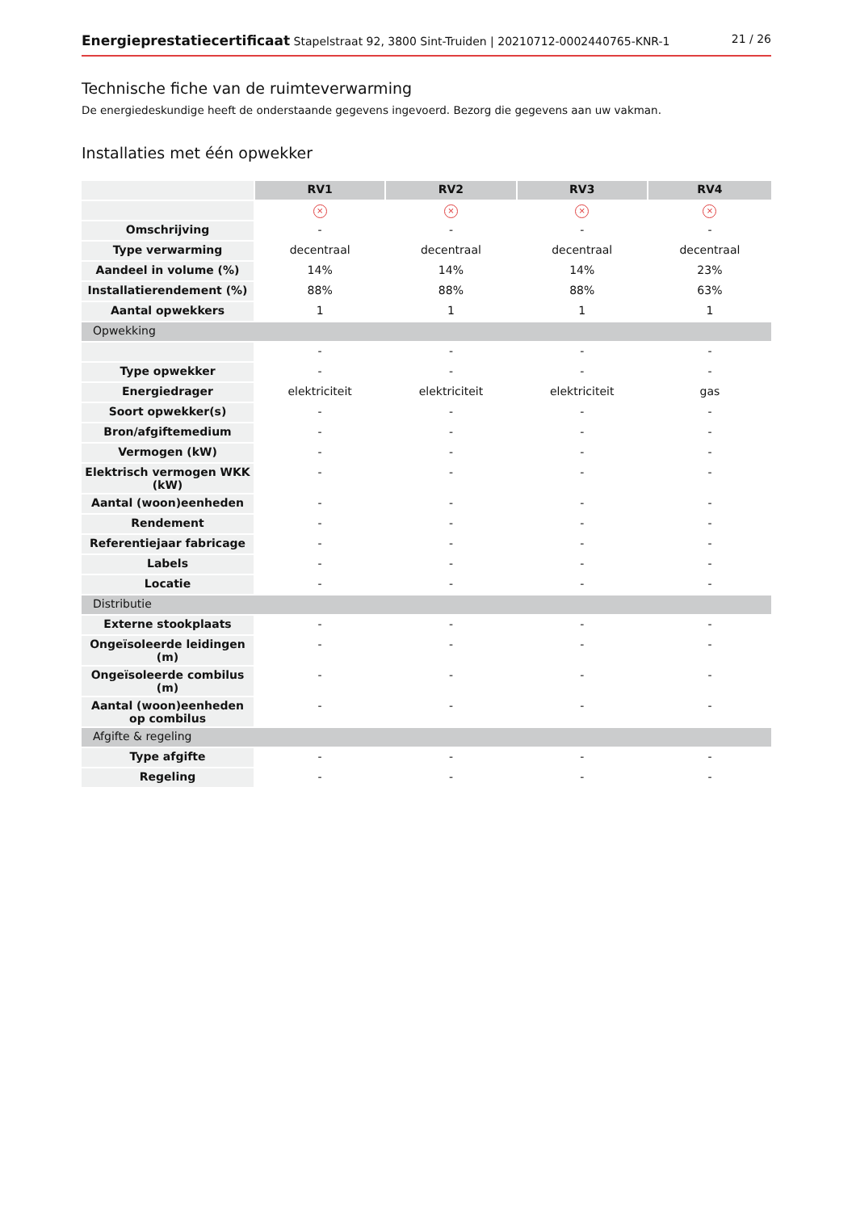Energieprestatiecertificaat Stapelstraat 92, 3800 Sint-Truiden | 20210712-0002440765-KNR-1 21 / 26
Technische fiche van de ruimteverwarming
De energiedeskundige heeft de onderstaande gegevens ingevoerd. Bezorg die gegevens aan uw vakman.
Installaties met één opwekker
| | RV1 | RV2 | RV3 | RV4 |
| | × | × | × | × |
| Omschrijving | - | - | - | - |
| Type verwarming | decentraal | decentraal | decentraal | decentraal |
| Aandeel in volume (%) | 14% | 14% | 14% | 23% |
| Installatierendement (%) | 88% | 88% | 88% | 63% |
| Aantal opwekkers | 1 | 1 | 1 | 1 |
| Opwekking | | | | |
| | - | - | - | - |
| Type opwekker | - | - | - | - |
| Energiedrager | elektriciteit | elektriciteit | elektriciteit | gas |
| Soort opwekker(s) | - | - | - | - |
| Bron/afgiftemedium | - | - | - | - |
| Vermogen (kW) | - | - | - | - |
| Elektrisch vermogen WKK (kW) | - | - | - | - |
| Aantal (woon)eenheden | - | - | - | - |
| Rendement | - | - | - | - |
| Referentiejaar fabricage | - | - | - | - |
| Labels | - | - | - | - |
| Locatie | - | - | - | - |
| Distributie | | | | |
| Externe stookplaats | - | - | - | - |
| Ongeïsoleerde leidingen (m) | - | - | - | - |
| Ongeïsoleerde combilus (m) | - | - | - | - |
| Aantal (woon)eenheden op combilus | - | - | - | - |
| Afgifte & regeling | | | | |
| Type afgifte | - | - | - | - |
| Regeling | - | - | - | - |